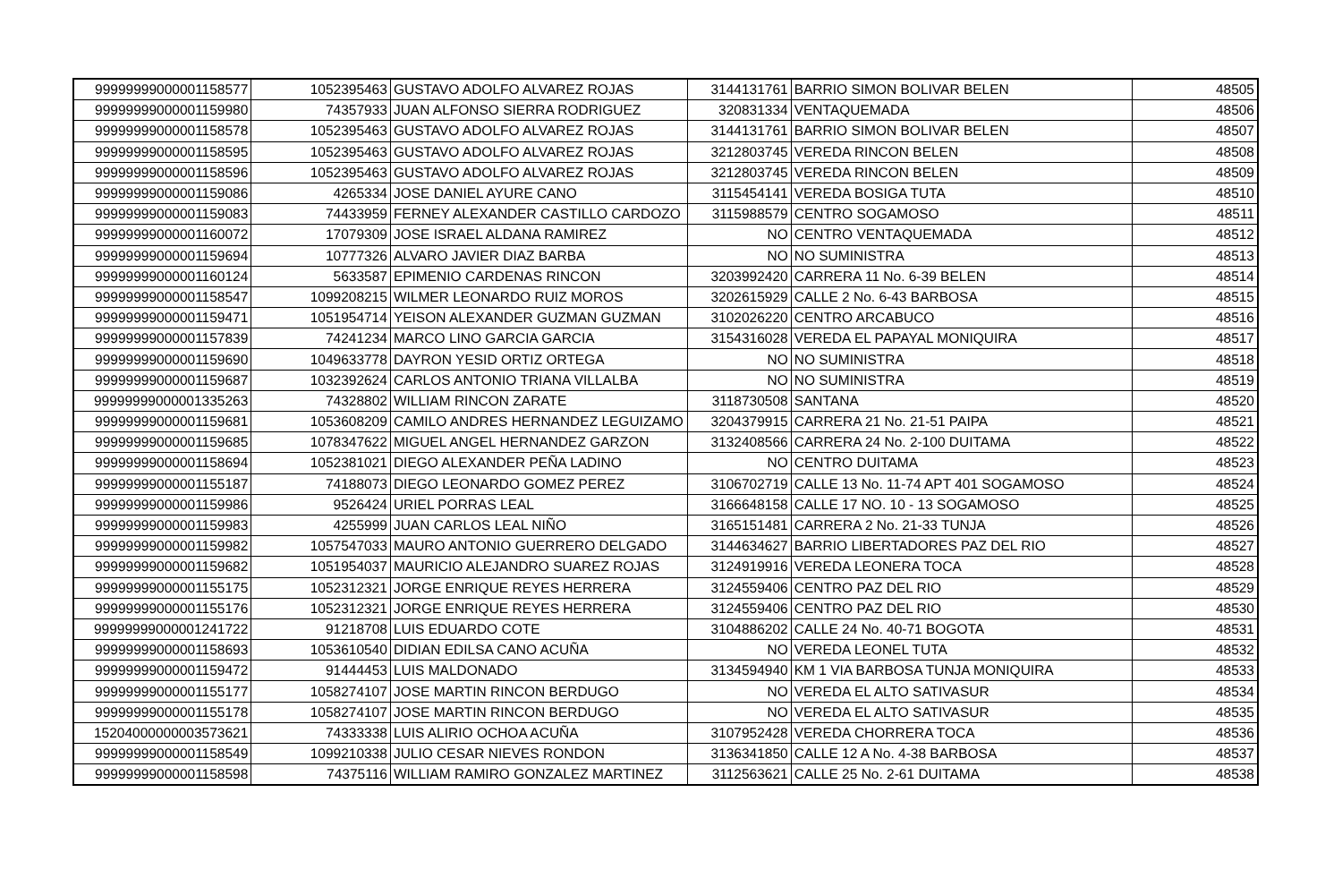| 99999999000001158577 | 1052395463 | GUSTAVO ADOLFO ALVAREZ ROJAS | 3144131761 | BARRIO SIMON BOLIVAR BELEN | 48505 |
| 99999999000001159980 | 74357933 | JUAN ALFONSO SIERRA RODRIGUEZ | 320831334 | VENTAQUEMADA | 48506 |
| 99999999000001158578 | 1052395463 | GUSTAVO ADOLFO ALVAREZ ROJAS | 3144131761 | BARRIO SIMON BOLIVAR BELEN | 48507 |
| 99999999000001158595 | 1052395463 | GUSTAVO ADOLFO ALVAREZ ROJAS | 3212803745 | VEREDA RINCON BELEN | 48508 |
| 99999999000001158596 | 1052395463 | GUSTAVO ADOLFO ALVAREZ ROJAS | 3212803745 | VEREDA RINCON BELEN | 48509 |
| 99999999000001159086 | 4265334 | JOSE DANIEL AYURE CANO | 3115454141 | VEREDA BOSIGA TUTA | 48510 |
| 99999999000001159083 | 74433959 | FERNEY ALEXANDER CASTILLO CARDOZO | 3115988579 | CENTRO SOGAMOSO | 48511 |
| 99999999000001160072 | 17079309 | JOSE ISRAEL ALDANA RAMIREZ | NO | CENTRO VENTAQUEMADA | 48512 |
| 99999999000001159694 | 10777326 | ALVARO JAVIER DIAZ BARBA | NO | NO SUMINISTRA | 48513 |
| 99999999000001160124 | 5633587 | EPIMENIO CARDENAS RINCON | 3203992420 | CARRERA 11 No. 6-39 BELEN | 48514 |
| 99999999000001158547 | 1099208215 | WILMER LEONARDO RUIZ MOROS | 3202615929 | CALLE 2 No. 6-43 BARBOSA | 48515 |
| 99999999000001159471 | 1051954714 | YEISON ALEXANDER GUZMAN GUZMAN | 3102026220 | CENTRO ARCABUCO | 48516 |
| 99999999000001157839 | 74241234 | MARCO LINO GARCIA GARCIA | 3154316028 | VEREDA EL PAPAYAL MONIQUIRA | 48517 |
| 99999999000001159690 | 1049633778 | DAYRON YESID ORTIZ ORTEGA | NO | NO SUMINISTRA | 48518 |
| 99999999000001159687 | 1032392624 | CARLOS ANTONIO TRIANA VILLALBA | NO | NO SUMINISTRA | 48519 |
| 99999999000001335263 | 74328802 | WILLIAM RINCON ZARATE | 3118730508 | SANTANA | 48520 |
| 99999999000001159681 | 1053608209 | CAMILO ANDRES HERNANDEZ LEGUIZAMO | 3204379915 | CARRERA 21 No. 21-51 PAIPA | 48521 |
| 99999999000001159685 | 1078347622 | MIGUEL ANGEL HERNANDEZ GARZON | 3132408566 | CARRERA 24 No. 2-100 DUITAMA | 48522 |
| 99999999000001158694 | 1052381021 | DIEGO ALEXANDER PEÑA LADINO | NO | CENTRO DUITAMA | 48523 |
| 99999999000001155187 | 74188073 | DIEGO LEONARDO GOMEZ PEREZ | 3106702719 | CALLE 13 No. 11-74 APT 401 SOGAMOSO | 48524 |
| 99999999000001159986 | 9526424 | URIEL PORRAS LEAL | 3166648158 | CALLE 17 NO. 10 - 13 SOGAMOSO | 48525 |
| 99999999000001159983 | 4255999 | JUAN CARLOS LEAL NIÑO | 3165151481 | CARRERA 2 No. 21-33 TUNJA | 48526 |
| 99999999000001159982 | 1057547033 | MAURO ANTONIO GUERRERO DELGADO | 3144634627 | BARRIO LIBERTADORES PAZ DEL RIO | 48527 |
| 99999999000001159682 | 1051954037 | MAURICIO ALEJANDRO SUAREZ ROJAS | 3124919916 | VEREDA LEONERA TOCA | 48528 |
| 99999999000001155175 | 1052312321 | JORGE ENRIQUE REYES HERRERA | 3124559406 | CENTRO PAZ DEL RIO | 48529 |
| 99999999000001155176 | 1052312321 | JORGE ENRIQUE REYES HERRERA | 3124559406 | CENTRO PAZ DEL RIO | 48530 |
| 99999999000001241722 | 91218708 | LUIS EDUARDO COTE | 3104886202 | CALLE 24 No. 40-71 BOGOTA | 48531 |
| 99999999000001158693 | 1053610540 | DIDIAN EDILSA CANO ACUÑA | NO | VEREDA LEONEL TUTA | 48532 |
| 99999999000001159472 | 91444453 | LUIS MALDONADO | 3134594940 | KM 1 VIA BARBOSA TUNJA MONIQUIRA | 48533 |
| 99999999000001155177 | 1058274107 | JOSE MARTIN RINCON BERDUGO | NO | VEREDA EL ALTO SATIVASUR | 48534 |
| 99999999000001155178 | 1058274107 | JOSE MARTIN RINCON BERDUGO | NO | VEREDA EL ALTO SATIVASUR | 48535 |
| 15204000000003573621 | 74333338 | LUIS ALIRIO OCHOA ACUÑA | 3107952428 | VEREDA CHORRERA TOCA | 48536 |
| 99999999000001158549 | 1099210338 | JULIO CESAR NIEVES RONDON | 3136341850 | CALLE 12 A No. 4-38 BARBOSA | 48537 |
| 99999999000001158598 | 74375116 | WILLIAM RAMIRO GONZALEZ MARTINEZ | 3112563621 | CALLE 25 No. 2-61 DUITAMA | 48538 |